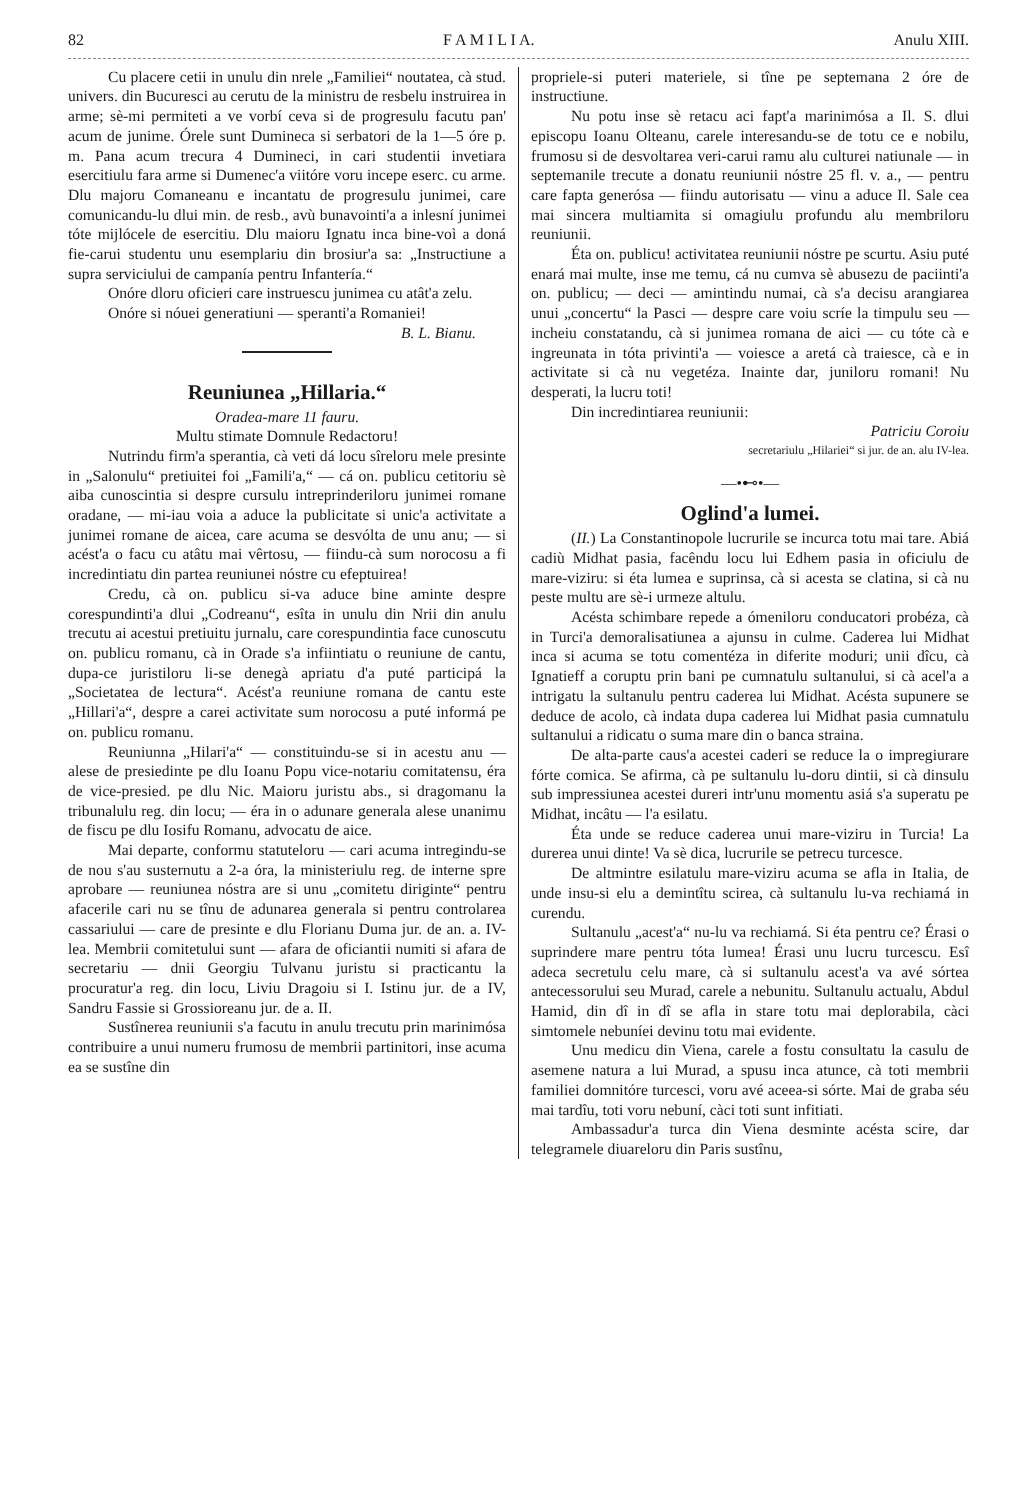82 F A M I L I A. Anulu XIII.
Cu placere cetii in unulu din nrele „Familiei“ noutatea, cà stud. univers. din Bucuresci au cerutu de la ministru de resbelu instruirea in arme; sè-mi permiteti a ve vorbí ceva si de progresulu facutu pan' acum de junime. Órele sunt Dumineca si serbatori de la 1—5 óre p. m. Pana acum trecura 4 Dumineci, in cari studentii invetiara esercitiulu fara arme si Dumenec'a viitóre voru incepe eserc. cu arme. Dlu majoru Comaneanu e incantatu de progresulu junimei, care comunicandu-lu dlui min. de resb., avù bunavointi'a a inlesní junimei tóte mijlócele de esercitiu. Dlu maioru Ignatu inca bine-voì a doná fie-carui studentu unu esemplariu din brosiur'a sa: „Instructiune a supra serviciului de campanía pentru Infantería.“
Onóre dloru oficieri care instruescu junimea cu atât'a zelu.
Onóre si nóuei generatiuni — speranti'a Romaniei! B. L. Bianu.
Reuniunea „Hillaria.“
Oradea-mare 11 fauru.
Multu stimate Domnule Redactoru!
Nutrindu firm'a sperantia, cà veti dá locu sîreloru mele presinte in „Salonulu“ pretiuitei foi „Famili'a,“ — cá on. publicu cetitoriu sè aiba cunoscintia si despre cursulu intreprinderiloru junimei romane oradane, — mi-iau voia a aduce la publicitate si unic'a activitate a junimei romane de aicea, care acuma se desvólta de unu anu; — si acést'a o facu cu atâtu mai vêrtosu, — fiindu-cà sum norocosu a fi incredintiatu din partea reuniunei nóstre cu efeptuirea!
Credu, cà on. publicu si-va aduce bine aminte despre corespundinti'a dlui „Codreanu“, esîta in unulu din Nrii din anulu trecutu ai acestui pretiuitu jurnalu, care corespundintia face cunoscutu on. publicu romanu, cà in Orade s'a infiintiatu o reuniune de cantu, dupa-ce juristiloru li-se denegà apriatu d'a puté participá la „Societatea de lectura“. Acést'a reuniune romana de cantu este „Hillari'a“, despre a carei activitate sum norocosu a puté informá pe on. publicu romanu.
Reuniunna „Hilari'a“ — constituindu-se si in acestu anu — alese de presiedinte pe dlu Ioanu Popu vice-notariu comitatensu, éra de vice-presied. pe dlu Nic. Maioru juristu abs., si dragomanu la tribunalulu reg. din locu; — éra in o adunare generala alese unanimu de fiscu pe dlu Iosifu Romanu, advocatu de aice.
Mai departe, conformu statuteloru — cari acuma intregindu-se de nou s'au susternutu a 2-a óra, la ministeriulu reg. de interne spre aprobare — reuniunea nóstra are si unu „comitetu diriginte“ pentru afacerile cari nu se tînu de adunarea generala si pentru controlarea cassariului — care de presinte e dlu Florianu Duma jur. de an. a. IV-lea. Membrii comitetului sunt — afara de oficiantii numiti si afara de secretariu — dnii Georgiu Tulvanu juristu si practicantu la procuratur'a reg. din locu, Liviu Dragoiu si I. Istinu jur. de a IV, Sandru Fassie si Grossioreanu jur. de a. II.
Sustînerea reuniunii s'a facutu in anulu trecutu prin marinimósa contribuire a unui numeru frumosu de membrii partinitori, inse acuma ea se sustîne din
propriele-si puteri materiele, si tîne pe septemana 2 óre de instructiune.
Nu potu inse sè retacu aci fapt'a marinimósa a Il. S. dlui episcopu Ioanu Olteanu, carele interesandu-se de totu ce e nobilu, frumosu si de desvoltarea veri-carui ramu alu culturei natiunale — in septemanile trecute a donatu reuniunii nóstre 25 fl. v. a., — pentru care fapta generósa — fiindu autorisatu — vinu a aduce Il. Sale cea mai sincera multiamita si omagiulu profundu alu membriloru reuniunii.
Éta on. publicu! activitatea reuniunii nóstre pe scurtu. Asiu puté enará mai multe, inse me temu, cá nu cumva sè abusezu de paciinti'a on. publicu; — deci — amintindu numai, cà s'a decisu arangiarea unui „concertu“ la Pasci — despre care voiu scríe la timpulu seu — incheiu constatandu, cà si junimea romana de aici — cu tóte cà e ingreunata in tóta privinti'a — voiesce a aretá cà traiesce, cà e in activitate si cà nu vegetéza. Inainte dar, juniloru romani! Nu desperati, la lucru toti!
Din incredintiarea reuniunii:
Patriciu Coroiu
secretariulu „Hilariei“ si jur. de an. alu IV-lea.
—•⊷•—
Oglind'a lumei.
(II.) La Constantinopole lucrurile se incurca totu mai tare. Abiá cadiù Midhat pasia, facêndu locu lui Edhem pasia in oficiulu de mare-viziru: si éta lumea e suprinsa, cà si acesta se clatina, si cà nu peste multu are sè-i urmeze altulu.
Acésta schimbare repede a ómeniloru conducatori probéza, cà in Turci'a demoralisatiunea a ajunsu in culme. Caderea lui Midhat inca si acuma se totu comentéza in diferite moduri; unii dîcu, cà Ignatieff a coruptu prin bani pe cumnatulu sultanului, si cà acel'a a intrigatu la sultanulu pentru caderea lui Midhat. Acésta supunere se deduce de acolo, cà indata dupa caderea lui Midhat pasia cumnatulu sultanului a ridicatu o suma mare din o banca straina.
De alta-parte caus'a acestei caderi se reduce la o impregiurare fórte comica. Se afirma, cà pe sultanulu lu-doru dintii, si cà dinsulu sub impressiunea acestei dureri intr'unu momentu asiá s'a superatu pe Midhat, incâtu — l'a esilatu.
Éta unde se reduce caderea unui mare-viziru in Turcia! La durerea unui dinte! Va sè dica, lucrurile se petrecu turcesce.
De altmintre esilatulu mare-viziru acuma se afla in Italia, de unde insu-si elu a demintîtu scirea, cà sultanulu lu-va rechiamá in curendu.
Sultanulu „acest'a“ nu-lu va rechiamá. Si éta pentru ce? Érasi o suprindere mare pentru tóta lumea! Érasi unu lucru turcescu. Esî adeca secretulu celu mare, cà si sultanulu acest'a va avé sórtea antecessorului seu Murad, carele a nebunitu. Sultanulu actualu, Abdul Hamid, din dî in dî se afla in stare totu mai deplorabila, càci simtomele nebuníei devinu totu mai evidente.
Unu medicu din Viena, carele a fostu consultatu la casulu de asemene natura a lui Murad, a spusu inca atunce, cà toti membrii familiei domnitóre turcesci, voru avé aceea-si sórte. Mai de graba séu mai tardîu, toti voru nebuní, càci toti sunt infitiati.
Ambassadur'a turca din Viena desminte acésta scire, dar telegramele diuareloru din Paris sustînu,